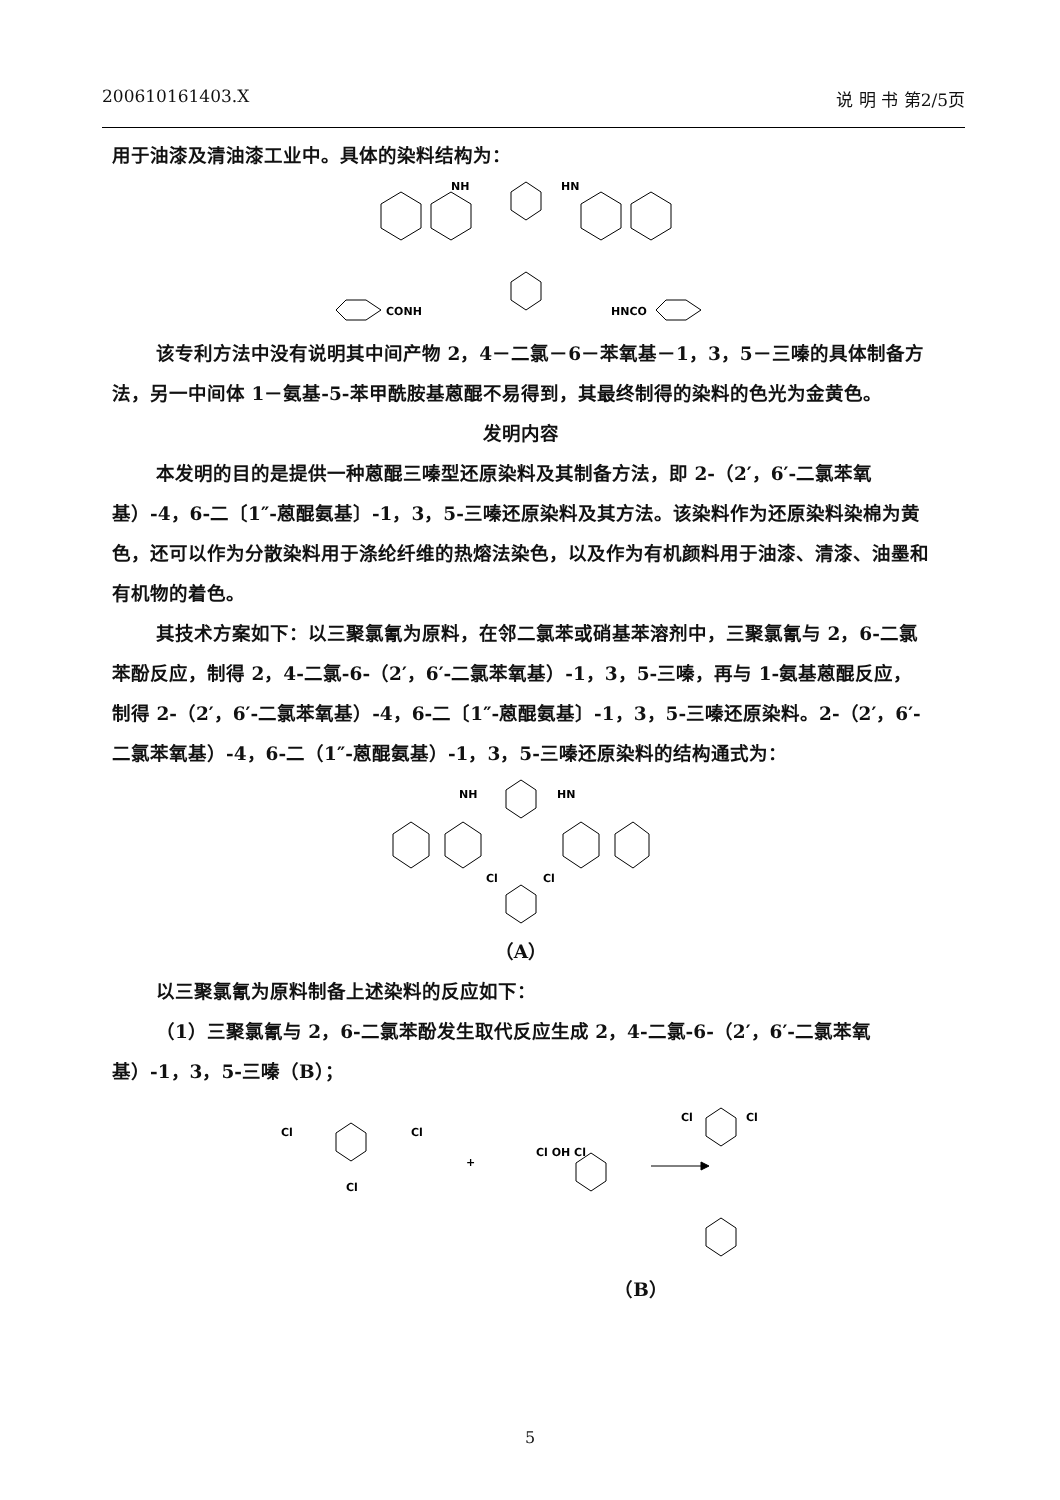200610161403.X 说 明 书 第2/5页
用于油漆及清油漆工业中。具体的染料结构为：
NH
HN
CONH
HNCO
该专利方法中没有说明其中间产物 2，4－二氯－6－苯氧基－1，3，5－三嗪的具体制备方法，另一中间体 1－氨基-5-苯甲酰胺基蒽醌不易得到，其最终制得的染料的色光为金黄色。
发明内容
本发明的目的是提供一种蒽醌三嗪型还原染料及其制备方法，即 2-（2′，6′-二氯苯氧基）-4，6-二〔1″-蒽醌氨基〕-1，3，5-三嗪还原染料及其方法。该染料作为还原染料染棉为黄色，还可以作为分散染料用于涤纶纤维的热熔法染色，以及作为有机颜料用于油漆、清漆、油墨和有机物的着色。
其技术方案如下：以三聚氯氰为原料，在邻二氯苯或硝基苯溶剂中，三聚氯氰与 2，6-二氯苯酚反应，制得 2，4-二氯-6-（2′，6′-二氯苯氧基）-1，3，5-三嗪，再与 1-氨基蒽醌反应，制得 2-（2′，6′-二氯苯氧基）-4，6-二〔1″-蒽醌氨基〕-1，3，5-三嗪还原染料。2-（2′，6′-二氯苯氧基）-4，6-二（1″-蒽醌氨基）-1，3，5-三嗪还原染料的结构通式为：
NH
HN
Cl
Cl
（A）
以三聚氯氰为原料制备上述染料的反应如下：
（1）三聚氯氰与 2，6-二氯苯酚发生取代反应生成 2，4-二氯-6-（2′，6′-二氯苯氧基）-1，3，5-三嗪（B）；
Cl
Cl
Cl
+
Cl OH Cl
Cl
Cl
（B）
5